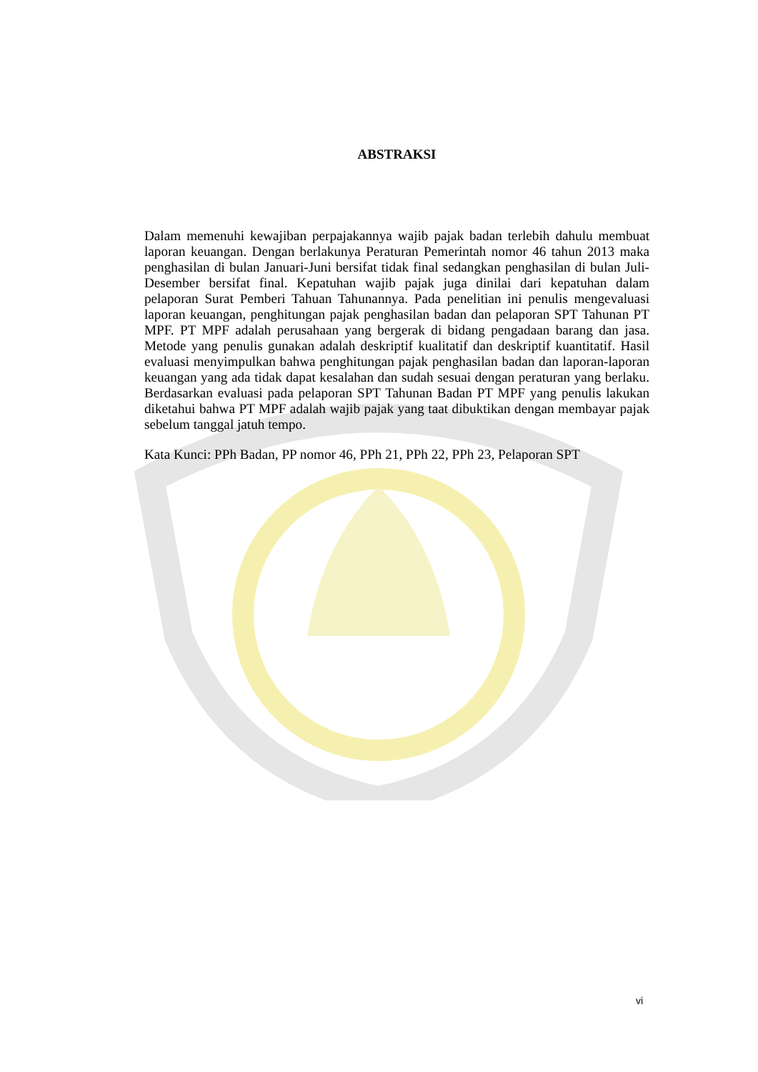ABSTRAKSI
Dalam memenuhi kewajiban perpajakannya wajib pajak badan terlebih dahulu membuat laporan keuangan. Dengan berlakunya Peraturan Pemerintah nomor 46 tahun 2013 maka penghasilan di bulan Januari-Juni bersifat tidak final sedangkan penghasilan di bulan Juli-Desember bersifat final. Kepatuhan wajib pajak juga dinilai dari kepatuhan dalam pelaporan Surat Pemberi Tahuan Tahunannya. Pada penelitian ini penulis mengevaluasi laporan keuangan, penghitungan pajak penghasilan badan dan pelaporan SPT Tahunan PT MPF. PT MPF adalah perusahaan yang bergerak di bidang pengadaan barang dan jasa. Metode yang penulis gunakan adalah deskriptif kualitatif dan deskriptif kuantitatif. Hasil evaluasi menyimpulkan bahwa penghitungan pajak penghasilan badan dan laporan-laporan keuangan yang ada tidak dapat kesalahan dan sudah sesuai dengan peraturan yang berlaku. Berdasarkan evaluasi pada pelaporan SPT Tahunan Badan PT MPF yang penulis lakukan diketahui bahwa PT MPF adalah wajib pajak yang taat dibuktikan dengan membayar pajak sebelum tanggal jatuh tempo.
Kata Kunci: PPh Badan, PP nomor 46, PPh 21, PPh 22, PPh 23, Pelaporan SPT
vi